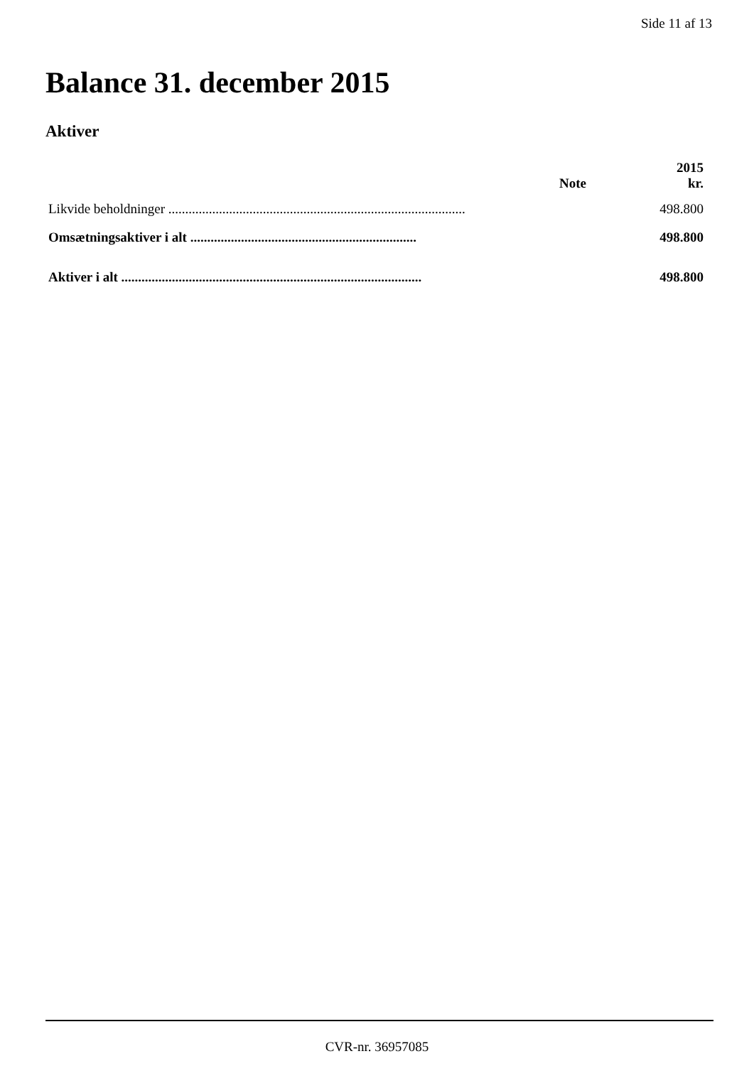Side 11 af 13
Balance 31. december 2015
Aktiver
| | Note | 2015 kr. |
| --- | --- | --- |
| Likvide beholdninger ........................................................................................ | | 498.800 |
| Omsætningsaktiver i alt ................................................................... | | 498.800 |
| Aktiver i alt ......................................................................................... | | 498.800 |
CVR-nr. 36957085